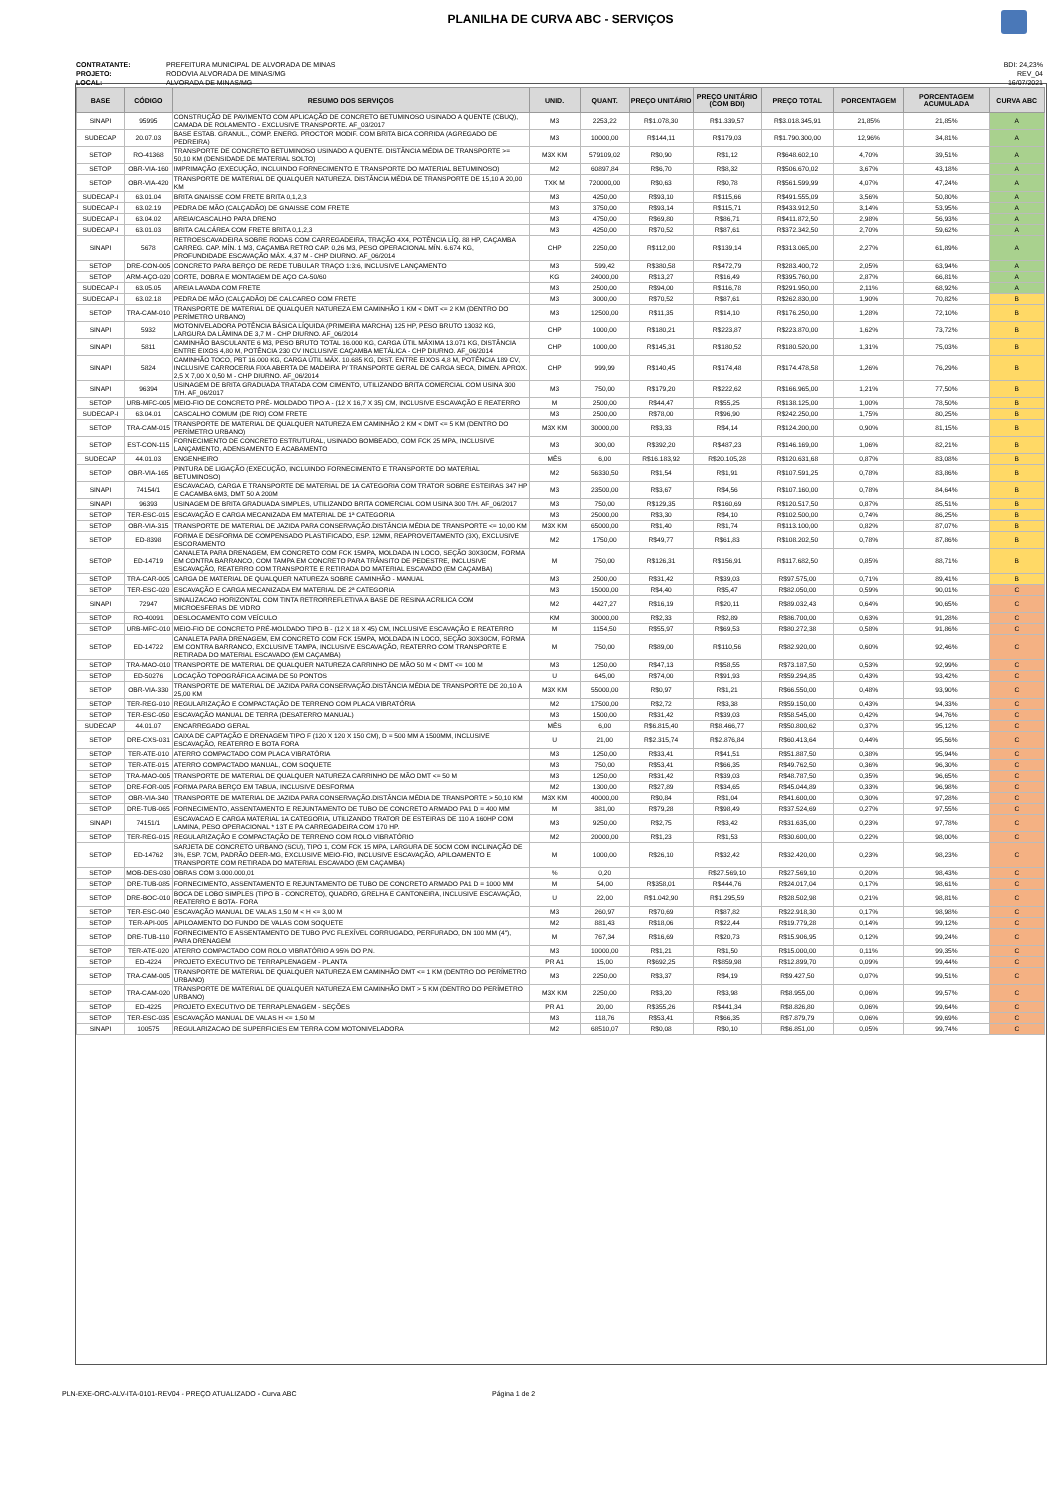PLANILHA DE CURVA ABC - SERVIÇOS
CONTRATANTE: PREFEITURA MUNICIPAL DE ALVORADA DE MINAS
BDI: 24,23%
PROJETO: RODOVIA ALVORADA DE MINAS/MG REV_04
LOCAL: ALVORADA DE MINAS/MG 16/07/2021
| BASE | CÓDIGO | RESUMO DOS SERVIÇOS | UNID. | QUANT. | PREÇO UNITÁRIO | PREÇO UNITÁRIO (COM BDI) | PREÇO TOTAL | PORCENTAGEM | PORCENTAGEM ACUMULADA | CURVA ABC |
| --- | --- | --- | --- | --- | --- | --- | --- | --- | --- | --- |
| SINAPI | 95995 | CONSTRUÇÃO DE PAVIMENTO COM APLICAÇÃO DE CONCRETO BETUMINOSO USINADO A QUENTE (CBUQ), CAMADA DE ROLAMENTO - EXCLUSIVE TRANSPORTE. AF_03/2017 | M3 | 2253,22 | R$1.078,30 | R$1.339,57 | R$3.018.345,91 | 21,85% | 21,85% | A |
| SUDECAP | 20.07.03 | BASE ESTAB. GRANUL., COMP. ENERG. PROCTOR MODIF. COM BRITA BICA CORRIDA (AGREGADO DE PEDREIRA) | M3 | 10000,00 | R$144,11 | R$179,03 | R$1.790.300,00 | 12,96% | 34,81% | A |
| SETOP | RO-41368 | TRANSPORTE DE CONCRETO BETUMINOSO USINADO A QUENTE. DISTÂNCIA MÉDIA DE TRANSPORTE >= 50,10 KM (DENSIDADE DE MATERIAL SOLTO) | M3X KM | 579109,02 | R$0,90 | R$1,12 | R$648.602,10 | 4,70% | 39,51% | A |
| SETOP | OBR-VIA-160 | IMPRIMAÇÃO (EXECUÇÃO, INCLUINDO FORNECIMENTO E TRANSPORTE DO MATERIAL BETUMINOSO) | M2 | 60897,84 | R$6,70 | R$8,32 | R$506.670,02 | 3,67% | 43,18% | A |
| SETOP | OBR-VIA-420 | TRANSPORTE DE MATERIAL DE QUALQUER NATUREZA. DISTÂNCIA MÉDIA DE TRANSPORTE DE 15,10 A 20,00 KM | TXK M | 720000,00 | R$0,63 | R$0,78 | R$561.599,99 | 4,07% | 47,24% | A |
| SUDECAP-I | 63.01.04 | BRITA GNAISSE COM FRETE BRITA 0,1,2,3 | M3 | 4250,00 | R$93,10 | R$115,66 | R$491.555,09 | 3,56% | 50,80% | A |
| SUDECAP-I | 63.02.19 | PEDRA DE MÃO (CALÇADÃO) DE GNAISSE COM FRETE | M3 | 3750,00 | R$93,14 | R$115,71 | R$433.912,50 | 3,14% | 53,95% | A |
| SUDECAP-I | 63.04.02 | AREIA/CASCALHO PARA DRENO | M3 | 4750,00 | R$69,80 | R$86,71 | R$411.872,50 | 2,98% | 56,93% | A |
| SUDECAP-I | 63.01.03 | BRITA CALCÁREA COM FRETE BRITA 0,1,2,3 | M3 | 4250,00 | R$70,52 | R$87,61 | R$372.342,50 | 2,70% | 59,62% | A |
| SINAPI | 5678 | RETROESCAVADEIRA SOBRE RODAS COM CARREGADEIRA, TRAÇÃO 4X4, POTÊNCIA LÍQ. 88 HP, CAÇAMBA CARREG. CAP. MÍN. 1 M3, CAÇAMBA RETRO CAP. 0,26 M3, PESO OPERACIONAL MÍN. 6.674 KG, PROFUNDIDADE ESCAVAÇÃO MÁX. 4,37 M - CHP DIURNO. AF_06/2014 | CHP | 2250,00 | R$112,00 | R$139,14 | R$313.065,00 | 2,27% | 61,89% | A |
| SETOP | DRE-CON-005 | CONCRETO PARA BERÇO DE REDE TUBULAR TRAÇO 1:3:6, INCLUSIVE LANÇAMENTO | M3 | 599,42 | R$380,58 | R$472,79 | R$283.400,72 | 2,05% | 63,94% | A |
| SETOP | ARM-AÇO-020 | CORTE, DOBRA E MONTAGEM DE AÇO CA-50/60 | KG | 24000,00 | R$13,27 | R$16,49 | R$395.760,00 | 2,87% | 66,81% | A |
| SUDECAP-I | 63.05.05 | AREIA LAVADA COM FRETE | M3 | 2500,00 | R$94,00 | R$116,78 | R$291.950,00 | 2,11% | 68,92% | A |
| SUDECAP-I | 63.02.18 | PEDRA DE MÃO (CALÇADÃO) DE CALCAREO COM FRETE | M3 | 3000,00 | R$70,52 | R$87,61 | R$262.830,00 | 1,90% | 70,82% | B |
| SETOP | TRA-CAM-010 | TRANSPORTE DE MATERIAL DE QUALQUER NATUREZA EM CAMINHÃO 1 KM < DMT <= 2 KM (DENTRO DO PERÍMETRO URBANO) | M3 | 12500,00 | R$11,35 | R$14,10 | R$176.250,00 | 1,28% | 72,10% | B |
| SINAPI | 5932 | MOTONIVELADORA POTÊNCIA BÁSICA LÍQUIDA (PRIMEIRA MARCHA) 125 HP, PESO BRUTO 13032 KG, LARGURA DA LÂMINA DE 3,7 M - CHP DIURNO. AF_06/2014 | CHP | 1000,00 | R$180,21 | R$223,87 | R$223.870,00 | 1,62% | 73,72% | B |
| SINAPI | 5811 | CAMINHÃO BASCULANTE 6 M3, PESO BRUTO TOTAL 16.000 KG, CARGA ÚTIL MÁXIMA 13.071 KG, DISTÂNCIA ENTRE EIXOS 4,80 M, POTÊNCIA 230 CV INCLUSIVE CAÇAMBA METÁLICA - CHP DIURNO. AF_06/2014 | CHP | 1000,00 | R$145,31 | R$180,52 | R$180.520,00 | 1,31% | 75,03% | B |
| SINAPI | 5824 | CAMINHÃO TOCO, PBT 16.000 KG, CARGA ÚTIL MÁX. 10.685 KG, DIST. ENTRE EIXOS 4,8 M, POTÊNCIA 189 CV, INCLUSIVE CARROCERIA FIXA ABERTA DE MADEIRA P/ TRANSPORTE GERAL DE CARGA SECA, DIMEN. APROX. 2,5 X 7,00 X 0,50 M - CHP DIURNO. AF_06/2014 | CHP | 999,99 | R$140,45 | R$174,48 | R$174.478,58 | 1,26% | 76,29% | B |
| SINAPI | 96394 | USINAGEM DE BRITA GRADUADA TRATADA COM CIMENTO, UTILIZANDO BRITA COMERCIAL COM USINA 300 T/H. AF_06/2017 | M3 | 750,00 | R$179,20 | R$222,62 | R$166.965,00 | 1,21% | 77,50% | B |
| SETOP | URB-MFC-005 | MEIO-FIO DE CONCRETO PRÉ- MOLDADO TIPO A - (12 X 16,7 X 35) CM, INCLUSIVE ESCAVAÇÃO E REATERRO | M | 2500,00 | R$44,47 | R$55,25 | R$138.125,00 | 1,00% | 78,50% | B |
| SUDECAP-I | 63.04.01 | CASCALHO COMUM (DE RIO) COM FRETE | M3 | 2500,00 | R$78,00 | R$96,90 | R$242.250,00 | 1,75% | 80,25% | B |
| SETOP | TRA-CAM-015 | TRANSPORTE DE MATERIAL DE QUALQUER NATUREZA EM CAMINHÃO 2 KM < DMT <= 5 KM (DENTRO DO PERÍMETRO URBANO) | M3X KM | 30000,00 | R$3,33 | R$4,14 | R$124.200,00 | 0,90% | 81,15% | B |
| SETOP | EST-CON-115 | FORNECIMENTO DE CONCRETO ESTRUTURAL, USINADO BOMBEADO, COM FCK 25 MPA, INCLUSIVE LANÇAMENTO, ADENSAMENTO E ACABAMENTO | M3 | 300,00 | R$392,20 | R$487,23 | R$146.169,00 | 1,06% | 82,21% | B |
| SUDECAP | 44.01.03 | ENGENHEIRO | MÊS | 6,00 | R$16.183,92 | R$20.105,28 | R$120.631,68 | 0,87% | 83,08% | B |
| SETOP | OBR-VIA-165 | PINTURA DE LIGAÇÃO (EXECUÇÃO, INCLUINDO FORNECIMENTO E TRANSPORTE DO MATERIAL BETUMINOSO) | M2 | 56330,50 | R$1,54 | R$1,91 | R$107.591,25 | 0,78% | 83,86% | B |
| SINAPI | 74154/1 | ESCAVACAO, CARGA E TRANSPORTE DE MATERIAL DE 1A CATEGORIA COM TRATOR SOBRE ESTEIRAS 347 HP E CACAMBA 6M3, DMT 50 A 200M | M3 | 23500,00 | R$3,67 | R$4,56 | R$107.160,00 | 0,78% | 84,64% | B |
| SINAPI | 96393 | USINAGEM DE BRITA GRADUADA SIMPLES, UTILIZANDO BRITA COMERCIAL COM USINA 300 T/H. AF_06/2017 | M3 | 750,00 | R$129,35 | R$160,69 | R$120.517,50 | 0,87% | 85,51% | B |
| SETOP | TER-ESC-015 | ESCAVAÇÃO E CARGA MECANIZADA EM MATERIAL DE 1ª CATEGORIA | M3 | 25000,00 | R$3,30 | R$4,10 | R$102.500,00 | 0,74% | 86,25% | B |
| SETOP | OBR-VIA-315 | TRANSPORTE DE MATERIAL DE JAZIDA PARA CONSERVAÇÃO.DISTÂNCIA MÉDIA DE TRANSPORTE <= 10,00 KM | M3X KM | 65000,00 | R$1,40 | R$1,74 | R$113.100,00 | 0,82% | 87,07% | B |
| SETOP | ED-8398 | FORMA E DESFORMA DE COMPENSADO PLASTIFICADO, ESP. 12MM, REAPROVEITAMENTO (3X), EXCLUSIVE ESCORAMENTO | M2 | 1750,00 | R$49,77 | R$61,83 | R$108.202,50 | 0,78% | 87,86% | B |
| SETOP | ED-14719 | CANALETA PARA DRENAGEM, EM CONCRETO COM FCK 15MPA, MOLDADA IN LOCO, SEÇÃO 30X30CM, FORMA EM CONTRA BARRANCO, COM TAMPA EM CONCRETO PARA TRÂNSITO DE PEDESTRE, INCLUSIVE ESCAVAÇÃO, REATERRO COM TRANSPORTE E RETIRADA DO MATERIAL ESCAVADO (EM CAÇAMBA) | M | 750,00 | R$126,31 | R$156,91 | R$117.682,50 | 0,85% | 88,71% | B |
| SETOP | TRA-CAR-005 | CARGA DE MATERIAL DE QUALQUER NATUREZA SOBRE CAMINHÃO - MANUAL | M3 | 2500,00 | R$31,42 | R$39,03 | R$97.575,00 | 0,71% | 89,41% | B |
| SETOP | TER-ESC-020 | ESCAVAÇÃO E CARGA MECANIZADA EM MATERIAL DE 2ª CATEGORIA | M3 | 15000,00 | R$4,40 | R$5,47 | R$82.050,00 | 0,59% | 90,01% | C |
| SINAPI | 72947 | SINALIZACAO HORIZONTAL COM TINTA RETRORREFLETIVA A BASE DE RESINA ACRILICA COM MICROESFERAS DE VIDRO | M2 | 4427,27 | R$16,19 | R$20,11 | R$89.032,43 | 0,64% | 90,65% | C |
| SETOP | RO-40091 | DESLOCAMENTO COM VEÍCULO | KM | 30000,00 | R$2,33 | R$2,89 | R$86.700,00 | 0,63% | 91,28% | C |
| SETOP | URB-MFC-010 | MEIO-FIO DE CONCRETO PRÉ-MOLDADO TIPO B - (12 X 18 X 45) CM, INCLUSIVE ESCAVAÇÃO E REATERRO | M | 1154,50 | R$55,97 | R$69,53 | R$80.272,38 | 0,58% | 91,86% | C |
| SETOP | ED-14722 | CANALETA PARA DRENAGEM, EM CONCRETO COM FCK 15MPA, MOLDADA IN LOCO, SEÇÃO 30X30CM, FORMA EM CONTRA BARRANCO, EXCLUSIVE TAMPA, INCLUSIVE ESCAVAÇÃO, REATERRO COM TRANSPORTE E RETIRADA DO MATERIAL ESCAVADO (EM CAÇAMBA) | M | 750,00 | R$89,00 | R$110,56 | R$82.920,00 | 0,60% | 92,46% | C |
| SETOP | TRA-MAO-010 | TRANSPORTE DE MATERIAL DE QUALQUER NATUREZA CARRINHO DE MÃO 50 M < DMT <= 100 M | M3 | 1250,00 | R$47,13 | R$58,55 | R$73.187,50 | 0,53% | 92,99% | C |
| SETOP | ED-50276 | LOCAÇÃO TOPOGRÁFICA ACIMA DE 50 PONTOS | U | 645,00 | R$74,00 | R$91,93 | R$59.294,85 | 0,43% | 93,42% | C |
| SETOP | OBR-VIA-330 | TRANSPORTE DE MATERIAL DE JAZIDA PARA CONSERVAÇÃO.DISTÂNCIA MÉDIA DE TRANSPORTE DE 20,10 A 25,00 KM | M3X KM | 55000,00 | R$0,97 | R$1,21 | R$66.550,00 | 0,48% | 93,90% | C |
| SETOP | TER-REG-010 | REGULARIZAÇÃO E COMPACTAÇÃO DE TERRENO COM PLACA VIBRATÓRIA | M2 | 17500,00 | R$2,72 | R$3,38 | R$59.150,00 | 0,43% | 94,33% | C |
| SETOP | TER-ESC-050 | ESCAVAÇÃO MANUAL DE TERRA (DESATERRO MANUAL) | M3 | 1500,00 | R$31,42 | R$39,03 | R$58.545,00 | 0,42% | 94,76% | C |
| SUDECAP | 44.01.07 | ENCARREGADO GERAL | MÊS | 6,00 | R$6.815,40 | R$8.466,77 | R$50.800,62 | 0,37% | 95,12% | C |
| SETOP | DRE-CXS-031 | CAIXA DE CAPTAÇÃO E DRENAGEM TIPO F (120 X 120 X 150 CM), D = 500 MM A 1500MM, INCLUSIVE ESCAVAÇÃO, REATERRO E BOTA FORA | U | 21,00 | R$2.315,74 | R$2.876,84 | R$60.413,64 | 0,44% | 95,56% | C |
| SETOP | TER-ATE-010 | ATERRO COMPACTADO COM PLACA VIBRATÓRIA | M3 | 1250,00 | R$33,41 | R$41,51 | R$51.887,50 | 0,38% | 95,94% | C |
| SETOP | TER-ATE-015 | ATERRO COMPACTADO MANUAL, COM SOQUETE | M3 | 750,00 | R$53,41 | R$66,35 | R$49.762,50 | 0,36% | 96,30% | C |
| SETOP | TRA-MAO-005 | TRANSPORTE DE MATERIAL DE QUALQUER NATUREZA CARRINHO DE MÃO DMT <= 50 M | M3 | 1250,00 | R$31,42 | R$39,03 | R$48.787,50 | 0,35% | 96,65% | C |
| SETOP | DRE-FOR-005 | FORMA PARA BERÇO EM TABUA, INCLUSIVE DESFORMA | M2 | 1300,00 | R$27,89 | R$34,65 | R$45.044,89 | 0,33% | 96,98% | C |
| SETOP | OBR-VIA-340 | TRANSPORTE DE MATERIAL DE JAZIDA PARA CONSERVAÇÃO.DISTÂNCIA MÉDIA DE TRANSPORTE > 50,10 KM | M3X KM | 40000,00 | R$0,84 | R$1,04 | R$41.600,00 | 0,30% | 97,28% | C |
| SETOP | DRE-TUB-065 | FORNECIMENTO, ASSENTAMENTO E REJUNTAMENTO DE TUBO DE CONCRETO ARMADO PA1 D = 400 MM | M | 381,00 | R$79,28 | R$98,49 | R$37.524,69 | 0,27% | 97,55% | C |
| SINAPI | 74151/1 | ESCAVACAO E CARGA MATERIAL 1A CATEGORIA, UTILIZANDO TRATOR DE ESTEIRAS DE 110 A 160HP COM LAMINA, PESO OPERACIONAL * 13T E PA CARREGADEIRA COM 170 HP. | M3 | 9250,00 | R$2,75 | R$3,42 | R$31.635,00 | 0,23% | 97,78% | C |
| SETOP | TER-REG-015 | REGULARIZAÇÃO E COMPACTAÇÃO DE TERRENO COM ROLO VIBRATÓRIO | M2 | 20000,00 | R$1,23 | R$1,53 | R$30.600,00 | 0,22% | 98,00% | C |
| SETOP | ED-14762 | SARJETA DE CONCRETO URBANO (SCU), TIPO 1, COM FCK 15 MPA, LARGURA DE 50CM COM INCLINAÇÃO DE 3%, ESP. 7CM, PADRÃO DEER-MG, EXCLUSIVE MEIO-FIO, INCLUSIVE ESCAVAÇÃO, APILOAMENTO E TRANSPORTE COM RETIRADA DO MATERIAL ESCAVADO (EM CAÇAMBA) | M | 1000,00 | R$26,10 | R$32,42 | R$32.420,00 | 0,23% | 98,23% | C |
| SETOP | MOB-DES-030 | OBRAS COM 3.000.000,01 | % | 0,20 | | R$27.569,10 | R$27.569,10 | 0,20% | 98,43% | C |
| SETOP | DRE-TUB-085 | FORNECIMENTO, ASSENTAMENTO E REJUNTAMENTO DE TUBO DE CONCRETO ARMADO PA1 D = 1000 MM | M | 54,00 | R$358,01 | R$444,76 | R$24.017,04 | 0,17% | 98,61% | C |
| SETOP | DRE-BOC-010 | BOCA DE LOBO SIMPLES (TIPO B - CONCRETO), QUADRO, GRELHA E CANTONEIRA, INCLUSIVE ESCAVAÇÃO, REATERRO E BOTA- FORA | U | 22,00 | R$1.042,90 | R$1.295,59 | R$28.502,98 | 0,21% | 98,81% | C |
| SETOP | TER-ESC-040 | ESCAVAÇÃO MANUAL DE VALAS 1,50 M < H <= 3,00 M | M3 | 260,97 | R$70,69 | R$87,82 | R$22.918,30 | 0,17% | 98,98% | C |
| SETOP | TER-API-005 | APILOAMENTO DO FUNDO DE VALAS COM SOQUETE | M2 | 881,43 | R$18,06 | R$22,44 | R$19.779,28 | 0,14% | 99,12% | C |
| SETOP | DRE-TUB-110 | FORNECIMENTO E ASSENTAMENTO DE TUBO PVC FLEXÍVEL CORRUGADO, PERFURADO, DN 100 MM (4"), PARA DRENAGEM | M | 767,34 | R$16,69 | R$20,73 | R$15.906,95 | 0,12% | 99,24% | C |
| SETOP | TER-ATE-020 | ATERRO COMPACTADO COM ROLO VIBRATÓRIO A 95% DO P.N. | M3 | 10000,00 | R$1,21 | R$1,50 | R$15.000,00 | 0,11% | 99,35% | C |
| SETOP | ED-4224 | PROJETO EXECUTIVO DE TERRAPLENAGEM - PLANTA | PR A1 | 15,00 | R$692,25 | R$859,98 | R$12.899,70 | 0,09% | 99,44% | C |
| SETOP | TRA-CAM-005 | TRANSPORTE DE MATERIAL DE QUALQUER NATUREZA EM CAMINHÃO DMT <= 1 KM (DENTRO DO PERÍMETRO URBANO) | M3 | 2250,00 | R$3,37 | R$4,19 | R$9.427,50 | 0,07% | 99,51% | C |
| SETOP | TRA-CAM-020 | TRANSPORTE DE MATERIAL DE QUALQUER NATUREZA EM CAMINHÃO DMT > 5 KM (DENTRO DO PERÍMETRO URBANO) | M3X KM | 2250,00 | R$3,20 | R$3,98 | R$8.955,00 | 0,06% | 99,57% | C |
| SETOP | ED-4225 | PROJETO EXECUTIVO DE TERRAPLENAGEM - SEÇÕES | PR A1 | 20,00 | R$355,26 | R$441,34 | R$8.826,80 | 0,06% | 99,64% | C |
| SETOP | TER-ESC-035 | ESCAVAÇÃO MANUAL DE VALAS H <= 1,50 M | M3 | 118,76 | R$53,41 | R$66,35 | R$7.879,79 | 0,06% | 99,69% | C |
| SINAPI | 100575 | REGULARIZACAO DE SUPERFICIES EM TERRA COM MOTONIVELADORA | M2 | 68510,07 | R$0,08 | R$0,10 | R$6.851,00 | 0,05% | 99,74% | C |
PLN-EXE-ORC-ALV-ITA-0101-REV04 - PREÇO ATUALIZADO - Curva ABC Página 1 de 2